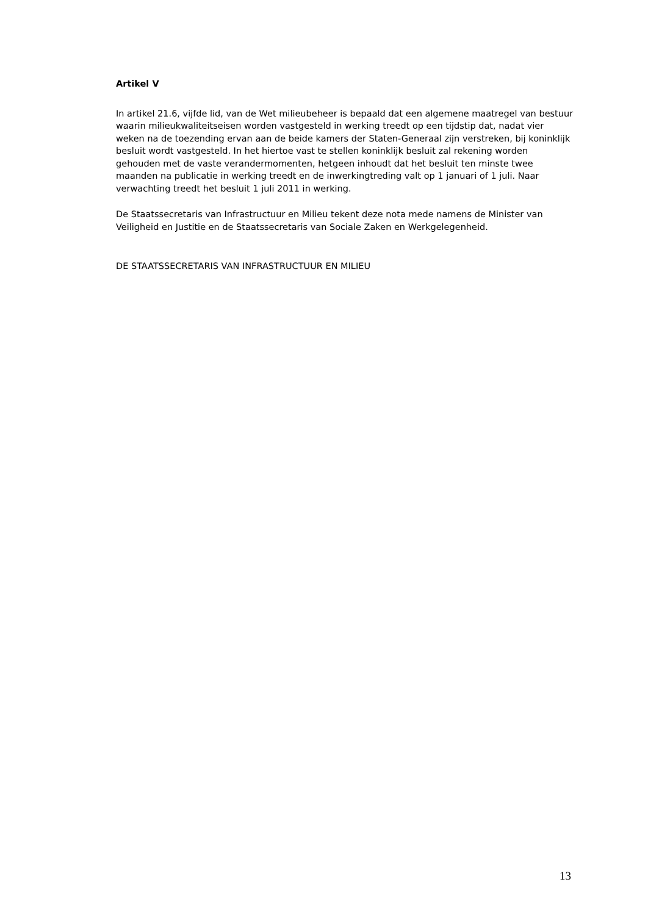Artikel V
In artikel 21.6, vijfde lid, van de Wet milieubeheer is bepaald dat een algemene maatregel van bestuur waarin milieukwaliteitseisen worden vastgesteld in werking treedt op een tijdstip dat, nadat vier weken na de toezending ervan aan de beide kamers der Staten-Generaal zijn verstreken, bij koninklijk besluit wordt vastgesteld. In het hiertoe vast te stellen koninklijk besluit zal rekening worden gehouden met de vaste verandermomenten, hetgeen inhoudt dat het besluit ten minste twee maanden na publicatie in werking treedt en de inwerkingtreding valt op 1 januari of 1 juli. Naar verwachting treedt het besluit 1 juli 2011 in werking.
De Staatssecretaris van Infrastructuur en Milieu tekent deze nota mede namens de Minister van Veiligheid en Justitie en de Staatssecretaris van Sociale Zaken en Werkgelegenheid.
DE STAATSSECRETARIS VAN INFRASTRUCTUUR EN MILIEU
13